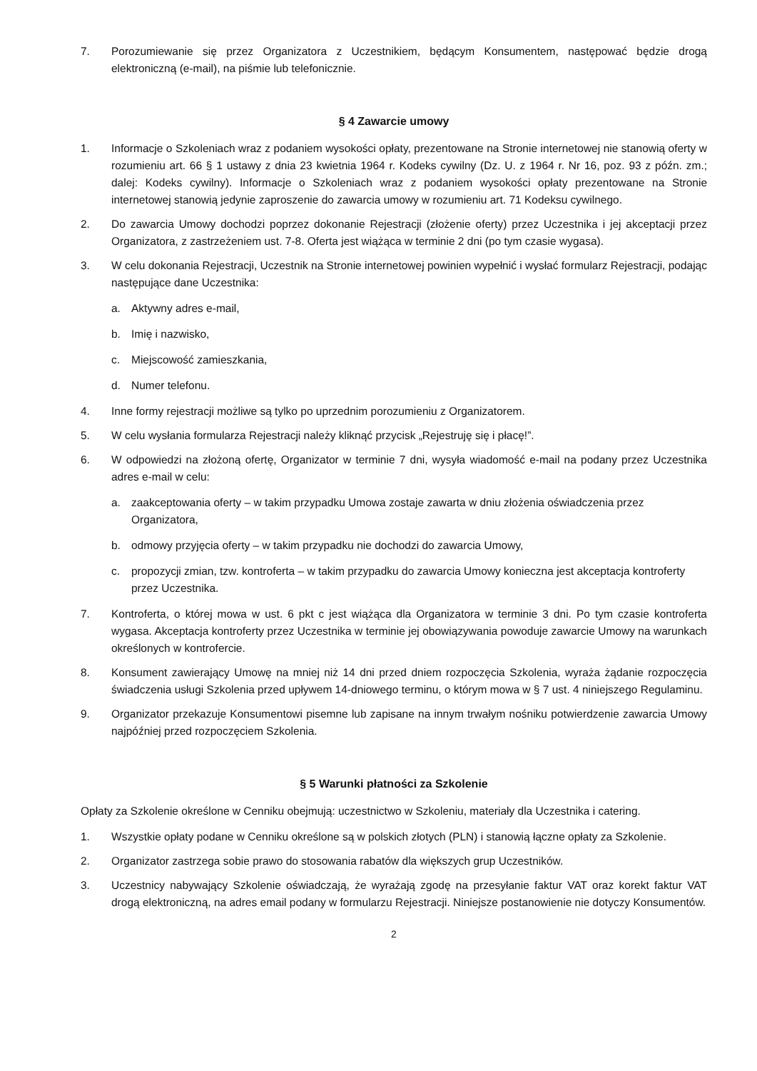7. Porozumiewanie się przez Organizatora z Uczestnikiem, będącym Konsumentem, następować będzie drogą elektroniczną (e-mail), na piśmie lub telefonicznie.
§ 4 Zawarcie umowy
1. Informacje o Szkoleniach wraz z podaniem wysokości opłaty, prezentowane na Stronie internetowej nie stanowią oferty w rozumieniu art. 66 § 1 ustawy z dnia 23 kwietnia 1964 r. Kodeks cywilny (Dz. U. z 1964 r. Nr 16, poz. 93 z późn. zm.; dalej: Kodeks cywilny). Informacje o Szkoleniach wraz z podaniem wysokości opłaty prezentowane na Stronie internetowej stanowią jedynie zaproszenie do zawarcia umowy w rozumieniu art. 71 Kodeksu cywilnego.
2. Do zawarcia Umowy dochodzi poprzez dokonanie Rejestracji (złożenie oferty) przez Uczestnika i jej akceptacji przez Organizatora, z zastrzeżeniem ust. 7-8. Oferta jest wiążąca w terminie 2 dni (po tym czasie wygasa).
3. W celu dokonania Rejestracji, Uczestnik na Stronie internetowej powinien wypełnić i wysłać formularz Rejestracji, podając następujące dane Uczestnika:
a. Aktywny adres e-mail,
b. Imię i nazwisko,
c. Miejscowość zamieszkania,
d. Numer telefonu.
4. Inne formy rejestracji możliwe są tylko po uprzednim porozumieniu z Organizatorem.
5. W celu wysłania formularza Rejestracji należy kliknąć przycisk „Rejestruję się i płacę!”.
6. W odpowiedzi na złożoną ofertę, Organizator w terminie 7 dni, wysyła wiadomość e-mail na podany przez Uczestnika adres e-mail w celu:
a. zaakceptowania oferty – w takim przypadku Umowa zostaje zawarta w dniu złożenia oświadczenia przez Organizatora,
b. odmowy przyjęcia oferty – w takim przypadku nie dochodzi do zawarcia Umowy,
c. propozycji zmian, tzw. kontroferta – w takim przypadku do zawarcia Umowy konieczna jest akceptacja kontroferty przez Uczestnika.
7. Kontroferta, o której mowa w ust. 6 pkt c jest wiążąca dla Organizatora w terminie 3 dni. Po tym czasie kontroferta wygasa. Akceptacja kontroferty przez Uczestnika w terminie jej obowiązywania powoduje zawarcie Umowy na warunkach określonych w kontrofercie.
8. Konsument zawierający Umowę na mniej niż 14 dni przed dniem rozpoczęcia Szkolenia, wyraża żądanie rozpoczęcia świadczenia usługi Szkolenia przed upływem 14-dniowego terminu, o którym mowa w § 7 ust. 4 niniejszego Regulaminu.
9. Organizator przekazuje Konsumentowi pisemne lub zapisane na innym trwałym nośniku potwierdzenie zawarcia Umowy najpóźniej przed rozpoczęciem Szkolenia.
§ 5 Warunki płatności za Szkolenie
Opłaty za Szkolenie określone w Cenniku obejmują: uczestnictwo w Szkoleniu, materiały dla Uczestnika i catering.
1. Wszystkie opłaty podane w Cenniku określone są w polskich złotych (PLN) i stanowią łączne opłaty za Szkolenie.
2. Organizator zastrzega sobie prawo do stosowania rabatów dla większych grup Uczestników.
3. Uczestnicy nabywający Szkolenie oświadczają, że wyrażają zgodę na przesyłanie faktur VAT oraz korekt faktur VAT drogą elektroniczną, na adres email podany w formularzu Rejestracji. Niniejsze postanowienie nie dotyczy Konsumentów.
2